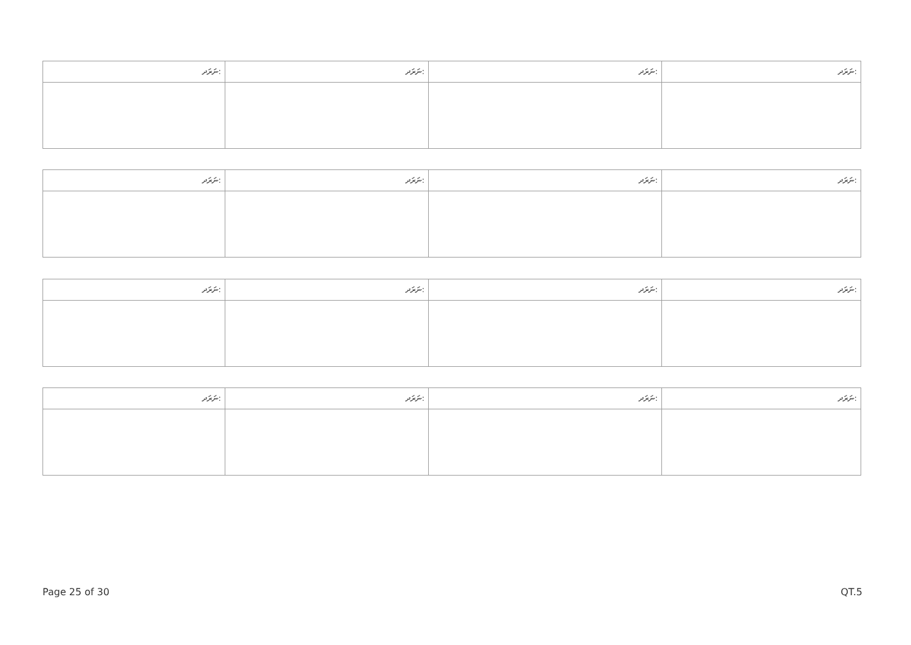| ނަރަދ: | ނަރަދ: | ނަރަދ: | ނަރަދ: |
| --- | --- | --- | --- |
| ނަރަދ: | ނަރަދ: | ނަރަދ: | ނަރަދ: |
| --- | --- | --- | --- |
| ނަރަދ: | ނަރަދ: | ނަރަދ: | ނަރަދ: |
| --- | --- | --- | --- |
| ނަރަދ: | ނަރަދ: | ނަރަދ: | ނަރަދ: |
| --- | --- | --- | --- |
Page 25 of 30 QT.5